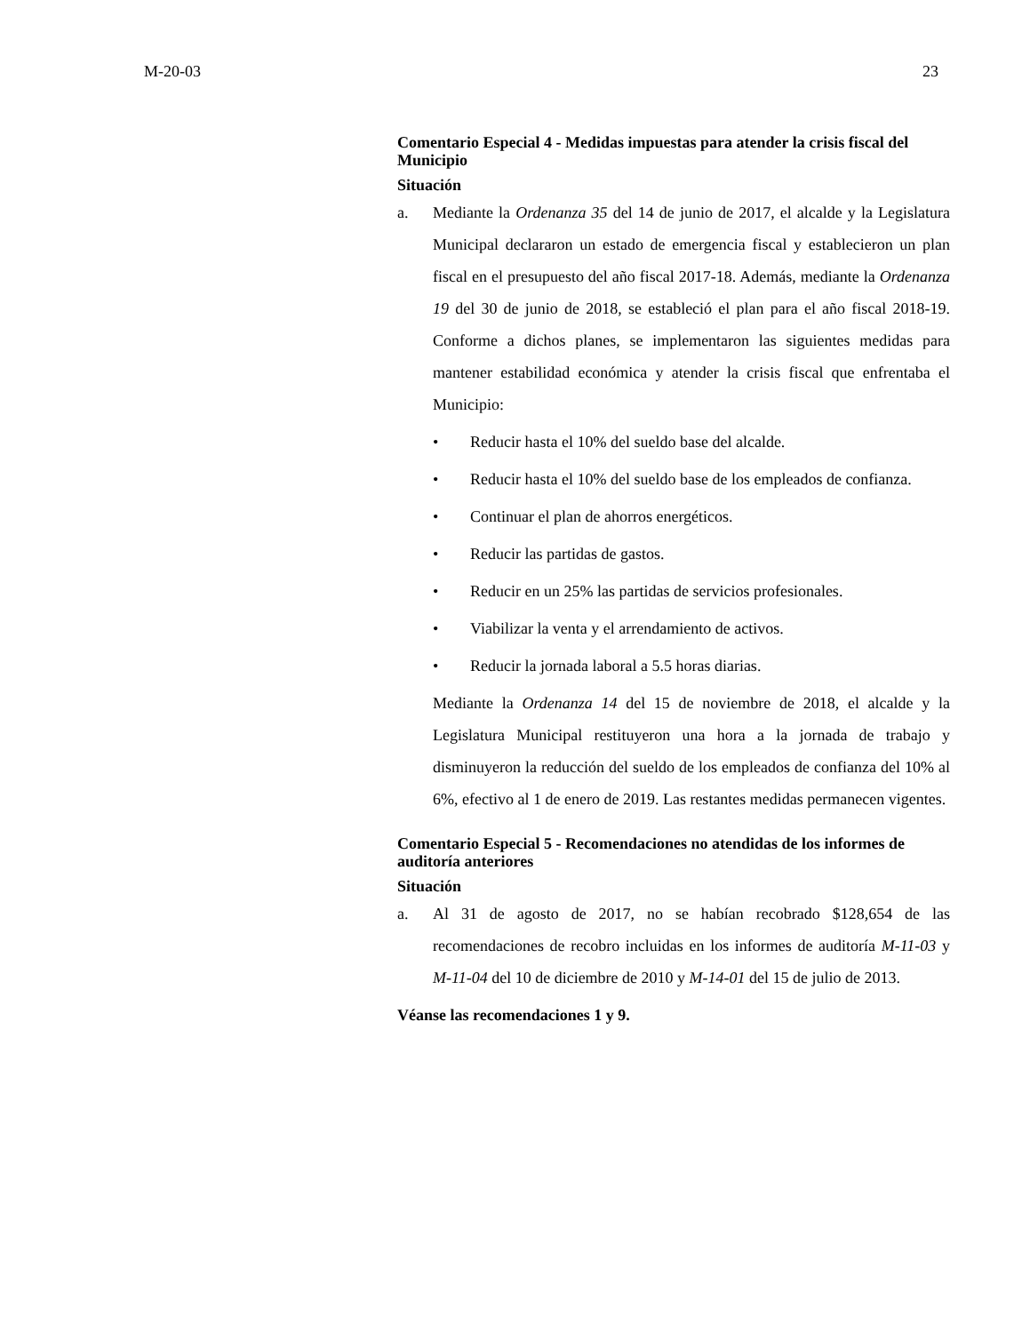M-20-03 23
Comentario Especial 4 - Medidas impuestas para atender la crisis fiscal del Municipio
Situación
a. Mediante la Ordenanza 35 del 14 de junio de 2017, el alcalde y la Legislatura Municipal declararon un estado de emergencia fiscal y establecieron un plan fiscal en el presupuesto del año fiscal 2017-18. Además, mediante la Ordenanza 19 del 30 de junio de 2018, se estableció el plan para el año fiscal 2018-19. Conforme a dichos planes, se implementaron las siguientes medidas para mantener estabilidad económica y atender la crisis fiscal que enfrentaba el Municipio:
• Reducir hasta el 10% del sueldo base del alcalde.
• Reducir hasta el 10% del sueldo base de los empleados de confianza.
• Continuar el plan de ahorros energéticos.
• Reducir las partidas de gastos.
• Reducir en un 25% las partidas de servicios profesionales.
• Viabilizar la venta y el arrendamiento de activos.
• Reducir la jornada laboral a 5.5 horas diarias.
Mediante la Ordenanza 14 del 15 de noviembre de 2018, el alcalde y la Legislatura Municipal restituyeron una hora a la jornada de trabajo y disminuyeron la reducción del sueldo de los empleados de confianza del 10% al 6%, efectivo al 1 de enero de 2019. Las restantes medidas permanecen vigentes.
Comentario Especial 5 - Recomendaciones no atendidas de los informes de auditoría anteriores
Situación
a. Al 31 de agosto de 2017, no se habían recobrado $128,654 de las recomendaciones de recobro incluidas en los informes de auditoría M-11-03 y M-11-04 del 10 de diciembre de 2010 y M-14-01 del 15 de julio de 2013.
Véanse las recomendaciones 1 y 9.